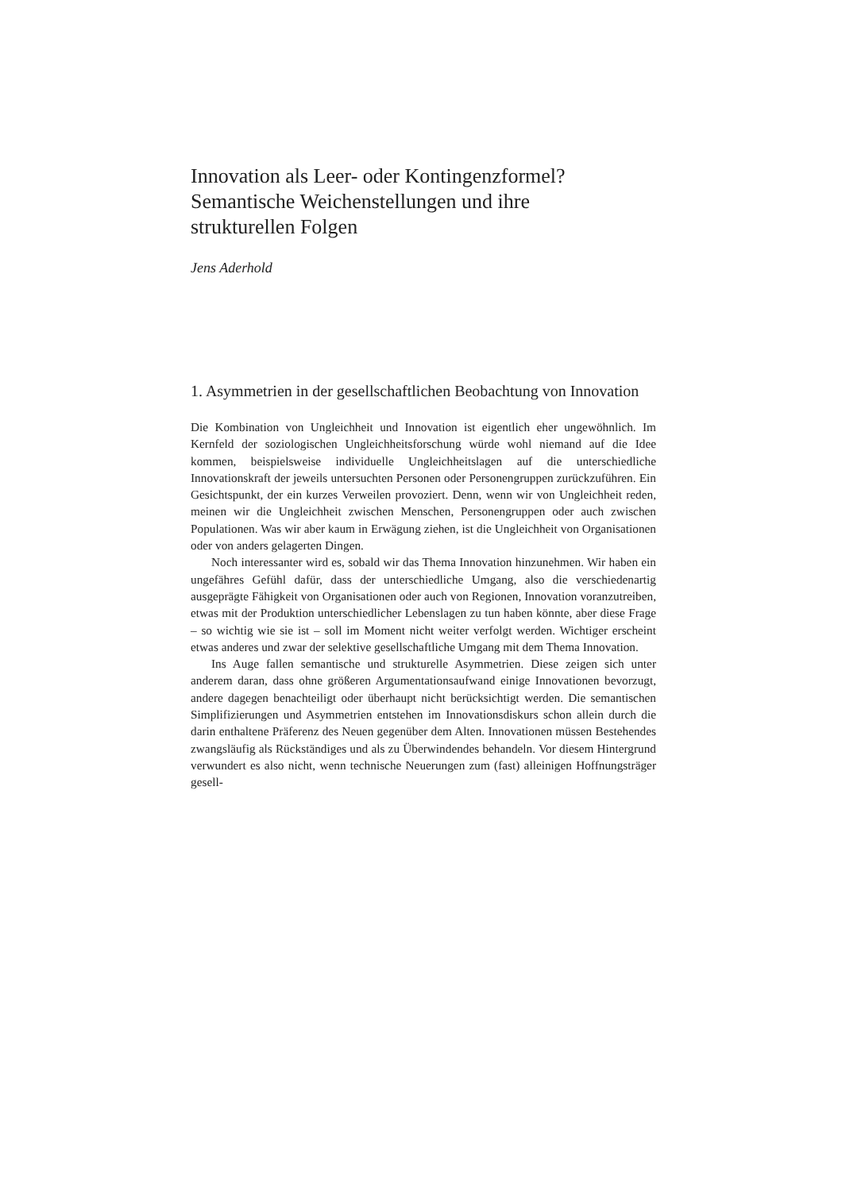Innovation als Leer- oder Kontingenzformel?
Semantische Weichenstellungen und ihre
strukturellen Folgen
Jens Aderhold
1. Asymmetrien in der gesellschaftlichen Beobachtung von Innovation
Die Kombination von Ungleichheit und Innovation ist eigentlich eher ungewöhnlich. Im Kernfeld der soziologischen Ungleichheitsforschung würde wohl niemand auf die Idee kommen, beispielsweise individuelle Ungleichheitslagen auf die unterschiedliche Innovationskraft der jeweils untersuchten Personen oder Personengruppen zurückzuführen. Ein Gesichtspunkt, der ein kurzes Verweilen provoziert. Denn, wenn wir von Ungleichheit reden, meinen wir die Ungleichheit zwischen Menschen, Personengruppen oder auch zwischen Populationen. Was wir aber kaum in Erwägung ziehen, ist die Ungleichheit von Organisationen oder von anders gelagerten Dingen.
Noch interessanter wird es, sobald wir das Thema Innovation hinzunehmen. Wir haben ein ungefähres Gefühl dafür, dass der unterschiedliche Umgang, also die verschiedenartig ausgeprägte Fähigkeit von Organisationen oder auch von Regionen, Innovation voranzutreiben, etwas mit der Produktion unterschiedlicher Lebenslagen zu tun haben könnte, aber diese Frage – so wichtig wie sie ist – soll im Moment nicht weiter verfolgt werden. Wichtiger erscheint etwas anderes und zwar der selektive gesellschaftliche Umgang mit dem Thema Innovation.
Ins Auge fallen semantische und strukturelle Asymmetrien. Diese zeigen sich unter anderem daran, dass ohne größeren Argumentationsaufwand einige Innovationen bevorzugt, andere dagegen benachteiligt oder überhaupt nicht berücksichtigt werden. Die semantischen Simplifizierungen und Asymmetrien entstehen im Innovationsdiskurs schon allein durch die darin enthaltene Präferenz des Neuen gegenüber dem Alten. Innovationen müssen Bestehendes zwangsläufig als Rückständiges und als zu Überwindendes behandeln. Vor diesem Hintergrund verwundert es also nicht, wenn technische Neuerungen zum (fast) alleinigen Hoffnungsträger gesell-